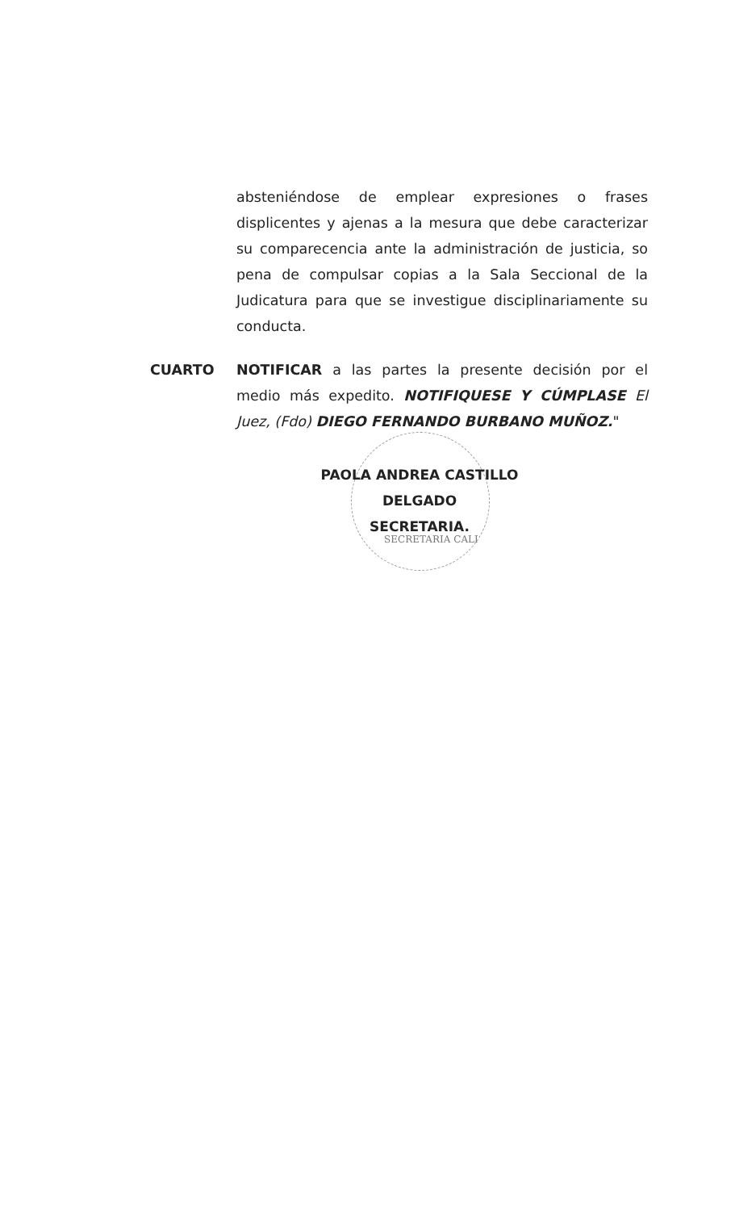absteniéndose de emplear expresiones o frases displicentes y ajenas a la mesura que debe caracterizar su comparecencia ante la administración de justicia, so pena de compulsar copias a la Sala Seccional de la Judicatura para que se investigue disciplinariamente su conducta.
CUARTO NOTIFICAR a las partes la presente decisión por el medio más expedito. NOTIFIQUESE Y CÚMPLASE El Juez, (Fdo) DIEGO FERNANDO BURBANO MUÑOZ."
SECRETARIA CALI
PAOLA ANDREA CASTILLO DELGADO
SECRETARIA.